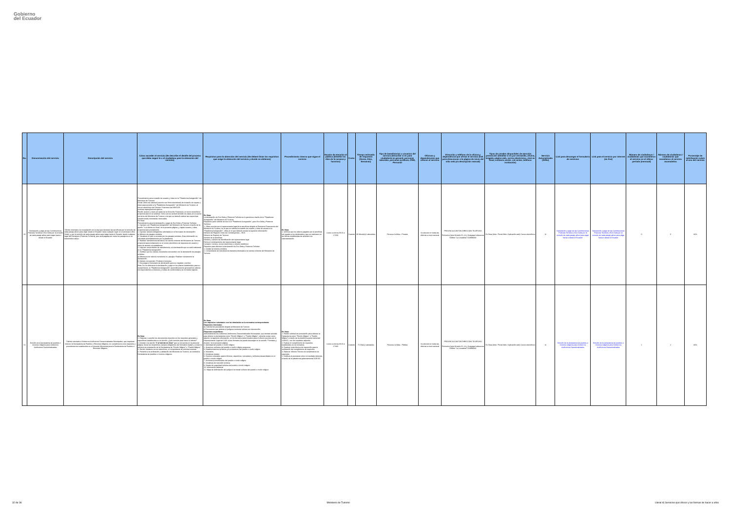Gobierno
del Ecuador
| No. | Denominación del servicio | Descripción del servicio | Cómo acceder al servicio (Se describe el detalle del proceso que debe seguir la o el ciudadano para la obtención del servicio). | Requisitos para la obtención del servicio (Se deberá listar los requisitos que exige la obtención del servicio y donde se obtienen) | Procedimiento interno que sigue el servicio | Horario de atención al público (Detallar los días de la semana y horarios) | Costo | Tiempo estimado de respuesta (Horas, Días, Semanas) | Tipo de beneficiarios o usuarios del servicio (Describir si es para ciudadanía en general, personas naturales, personas jurídicas, ONG, Personal | Oficinas y dependencias que ofrecen el servicio | Dirección y teléfono de la oficina y dependencia que ofrece el servicio (link para direccionar a la página de inicio del sitio web y/o descripción manual) | Tipos de canales disponibles de atención presencial: (Detallar si es por ventanilla, oficina, brigada, página web, correo electrónico, chat en línea, contacto center, cal center, teléfono institución) | Servicio Automatizado (Si/No) | Link para descargar el formulario de servicios | Link para el servicio por internet (en line) | Número de ciudadanos / ciudadanas que accedieron al servicio en el último período (mensual) | Número de ciudadanos / ciudadanas que accedieron al servicio acumulativo | Porcentaje de satisfacción sobre el uso del servicio |
| --- | --- | --- | --- | --- | --- | --- | --- | --- | --- | --- | --- | --- | --- | --- | --- | --- | --- | --- |
| 60 | Declaración y pago de las Contribuciones Potencia Turística o Eco Delta por la emisión de cada pasaje aéreo para viajar hacia o desde el Ecuador | Trámite orientado a la recaudación de la tasa que declaran las aerolíneas por la emisión de cada pasaje aéreo para viajar desde el Ecuador hacia cualquier lugar en el extranjero (Eco Delta); y, por la emisión de cada pasaje aéreo para viajar hacia el Ecuador desde cualquier lugar del Extranjero (Potencia Turística), que será pagada por todos los pasajeros en su boleto/ticket aéreo. | Procedimiento para creación de usuario y clave en la "Plataforma Autogestión" del Ministerio de Turismo: Enviar Oficio de solicitud (suscrito con firma electrónica) de creación de usuario y clave para acceder a la "Plataforma Autogestión" del Ministerio de Turismo, al correo electrónico del Director Financiero del MINTUR: cristhian.lopez@turismo.gob.ec. Recibir usuario y clave por parte de la Dirección Financiera, al correo electrónico proporcionado en la solicitud. Dicho correo recibirá también los datos de la cuenta corriente del Ministerio de Turismo, a la que se deberá realizar las respectivas transferencias monetarias mensuales. En línea: Procedimiento para la declaración y pago de Eco Delta y Potencia Turística: 1. Ingresar a la "Plataforma Autogestión" del Ministerio de Turismo a través de la opción "Ir al trámite en línea" de la presente página; y, digitar usuario y clave proporcionado previamente. 2. Ingresar campos obligatorios solicitados en el formulario de declaración: a) Número de pasajes emitidos 3. Visualizar el valor a cancelar por los pasajes emitidos. Esta información es calculada automáticamente por la plataforma. 4. Realizar transferencia bancaria a la cuenta corriente del Ministerio de Turismo, proporcionada previamente en el correo electrónico de respuesta de usuario y clave de acceso a la plataforma. 5. Adjuntar comprobante de transferencia, a la declaración que se está realizando en la "Plataforma Autogestión". 6. Verificar que los valores monetarios concuerden con la declaración de pasajes emitidos: a) Diferencia de valores monetarios vs. pasajes: Realizar nuevamente la declaración. b) Valores concuerdan: Finalizar el proceso. 7. Descargar el formulario de declaración para su respaldo y archivo Nota: De no efectuarse la declaración y pago en los plazos establecidos para su cumplimiento, la "Plataforma Autogestión" automáticamente generará los valores correspondientes a intereses y multas de conformidad a la normativa vigente. | En línea: La declaración de Eco Delta y Potencia Turística se lo gestiona a través de la "Plataforma Autogestión" del Ministerio de Turismo. Requisitos para solicitar acceso a la "Plataforma Autogestión", para Eco Delta y Potencia Turística: 1. Oficio suscrito por el representante legal de la aerolínea dirigido al Director/a Financiero/a del Ministerio de Turismo, en el que se solicita la creación de usuario y clave de acceso a la "Plataforma Autogestión", oficio en el que deberá constar la siguiente información: Número del Registro Único de Contribuyentes – RUC Número de Registro de Turismo Nombre de la aerolínea Nombre y número de identificación del representante legal Fecha el nombramiento del representante legal Contacto: nombre, correo electrónico y número telefónico Requisito para efectuar la declaración de Eco Delta y Potencia Turística: 1. Detalle de boletos emitidos. 2. Comprobante de transferencia bancaria efectuada a la cuenta corriente del Ministerio de Turismo. | En línea: 1. Verificar que los valores pagados por la aerolínea son iguales a los declarados y que se realizaron en las fechas establecidas de acuerdo a la calendarización. | Lunes a viernes 8h15 a 17h59 | Gratuito | 30 Minuto(s) Laborables | Persona Jurídica - Privada | Se atiende en todas las oficinas a nivel nacional | PROVINCIA CANTÓN DIRECCIÓN TELÉFONO Pichincha Quito Briceño E1-24 y Guayaquil referencia Edificio "La Licuadora" 023999333 | En línea (Sitio / Portal Web / Aplicación web) Correo electrónico | Si | Declaración y pago de las Contribuciones Potencia Turística o Eco Delta por la emisión de cada pasaje aéreo para viajar hacia o desde el Ecuador | Declaración y pago de las Contribuciones Potencia Turística o Eco Delta por la emisión de cada pasaje aéreo para viajar hacia o desde el Ecuador | 0 | 0 | 84% |
| 61 | Emisión de la declaratoria de pueblos o rincones mágicos para Gobiernos Autónomos Descentralizados | Trámite orientado a Gobiernos Autónomos Descentralizados Municipales, que requieran obtener la Declaratoria de Pueblos o Rincones Mágicos, en cumplimiento a los requisitos y procedimientos establecidos en el Acuerdo Ministerial para la Declaratoria de Pueblos o Rincones Mágicos. | En línea 1. Elaborar y suscribir los documentos descritos en los requisitos generales y específicos establecidos en la sección ¿Qué necesito para hacer el trámite? 2. Acceder a la opción "Ir al trámite en línea" que se encuentra en la presente página, llenar los respectivos campos obligatorios del formulario digital; y, enviar la solicitud de postulación de la Declaratoria de "Rincón Mágico" o "Pueblo Mágico". 3. Recibir mediante correo electrónico, el comprobante de solicitud enviada. 4. Posterior a la verificación y validación del Ministerio de Turismo, se recibirá la Declaratoria de pueblos o rincones mágicos. | En línea: Los requisitos solicitados son los detallados en la normativa correspondiente: Requisitos Generales: a) Solicitud de postulación dirigido al Ministerio de Turismo b) Documento que delimite el polígono territorial turístico de intervención. Requisitos específicos: Adicionalmente los Gobiernos Autónomos Descentralizados Municipales, que decidan postular para obtener la declaratoria como "Rincón Mágico" o "Pueblo Mágico", deberán enviar como adjunto, la siguiente información, en los formatos determinados para el efecto suscritos por el Representante Legal del GAD; estos formatos los puede descargar en la sección "Formatos y Anexos" de la presente página. 1. Identidad del pueblo o rincón mágico 2. Atractivos turísticos del pueblo o rincón mágico propuesto 3. Establecimientos turísticos y/o productivos del pueblo o rincón mágico 4. Itinerarios 5. Iniciativas locales 6. Eventos culturales, gastronómicos, deportivos, recreativos y turísticos desarrollados en el pueblo o rincón mágico 7. Acciones promocionales del pueblo o rincón mágico 8. Iniciativas de inversión turística 9. Estado de seguridad turística del pueblo o rincón mágico 10. Información adicional 11. Mapa de delimitación del polígono territorial turístico del pueblo o rincón mágico | En línea: 1. Recibir solicitud de postulación para obtener la Declaratoria como "Rincón Mágico" o "Pueblo Mágico" a través de la plataforma gubernamental GOB.EC, con los requisitos adjuntos. 2. Evaluar el cumplimiento de requisitos establecidos en la normativa. 3. Realizar visita técnica de inspección para la verificación del cumplimiento de requisitos 4. Elaborar Informe Técnico de cumplimiento de requisitos 5. Notificar al postulante sobre el resultado obtenido, a través de la plataforma gubernamental GOB.EC | Lunes a viernes 8h15 a 17h60 | Gratuito | 75 Día(s) Laborables | Persona Jurídica - Pública | Se atiende en todas las oficinas a nivel nacional | PROVINCIA CANTÓN DIRECCIÓN TELÉFONO Pichincha Quito Briceño E1-24 y Guayaquil referencia Edificio "La Licuadora" 023999333 | En línea (Sitio / Portal Web / Aplicación web) Correo electrónico | Si | Emisión de la declaratoria de pueblos o rincones mágicos para Gobiernos Autónomos Descentralizados | Emisión de la declaratoria de pueblos o rincones mágicos para Gobiernos Autónomos Descentralizados | 1 | 2 | 84% |
32 de 36 Ministerio de Turismo Literal d) Servicios que ofrece y las formas de hacer a ellos